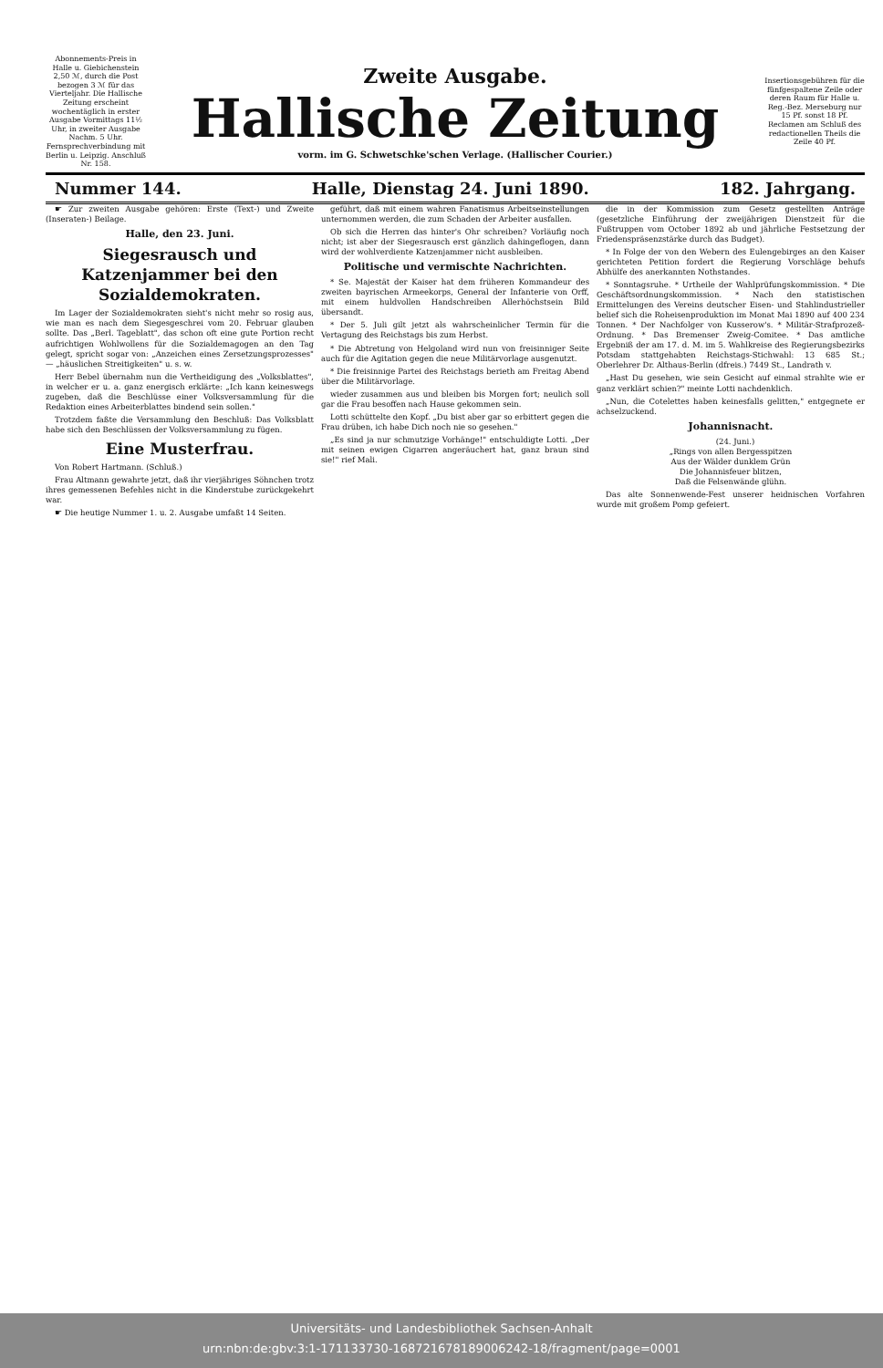Abonnements-Preis in Halle u. Giebichenstein 2,50 ℳ, durch die Post bezogen 3 ℳ für das Vierteljahr. Die Hallische Zeitung erscheint wochentäglich in erster Ausgabe Vormittags 11½ Uhr, in zweiter Ausgabe Nachm. 5 Uhr. Fernsprechverbindung mit Berlin u. Leipzig. Anschluß Nr. 158.
Zweite Ausgabe.
Hallische Zeitung
vorm. im G. Schwetschke'schen Verlage. (Hallischer Courier.)
Insertionsgebühren für die fünfgespaltene Zeile oder deren Raum für Halle u. Reg.-Bez. Merseburg nur 15 Pf. sonst 18 Pf. Reclamen am Schluß des redactionellen Theils die Zeile 40 Pf.
Nummer 144. Halle, Dienstag 24. Juni 1890. 182. Jahrgang.
☛ Zur zweiten Ausgabe gehören: Erste (Text-) und Zweite (Inseraten-) Beilage.
Halle, den 23. Juni.
Siegesrausch und Katzenjammer bei den Sozialdemokraten.
Im Lager der Sozialdemokraten sieht's nicht mehr so rosig aus, wie man es nach dem Siegesgeschrei vom 20. Februar glauben sollte. Das „Berl. Tageblatt", das schon oft eine gute Portion recht aufrichtigen Wohlwollens für die Sozialdemagogen an den Tag gelegt, spricht sogar von: „Anzeichen eines Zersetzungsprozesses" — „häuslichen Streitigkeiten" u. s. w.
Herr Bebel übernahm nun die Vertheidigung des „Volksblattes", in welcher er u. a. ganz energisch erklärte: „Ich kann keineswegs zugeben, daß die Beschlüsse einer Volksversammlung für die Redaktion eines Arbeiterblattes bindend sein sollen."
Trotzdem faßte die Versammlung den Beschluß: Das Volksblatt habe sich den Beschlüssen der Volksversammlung zu fügen.
Eine Musterfrau.
Von Robert Hartmann. (Schluß.)
Frau Altmann gewahrte jetzt, daß ihr vierjähriges Söhnchen trotz ihres gemessenen Befehles nicht in die Kinderstube zurückgekehrt war.
☛ Die heutige Nummer 1. u. 2. Ausgabe umfaßt 14 Seiten.
geführt, daß mit einem wahren Fanatismus Arbeitseinstellungen unternommen werden, die zum Schaden der Arbeiter ausfallen.
Ob sich die Herren das hinter's Ohr schreiben? Vorläufig noch nicht; ist aber der Siegesrausch erst gänzlich dahingeflogen, dann wird der wohlverdiente Katzenjammer nicht ausbleiben.
Politische und vermischte Nachrichten.
* Se. Majestät der Kaiser hat dem früheren Kommandeur des zweiten bayrischen Armeekorps, General der Infanterie von Orff, mit einem huldvollen Handschreiben Allerhöchstsein Bild übersandt.
* Der 5. Juli gilt jetzt als wahrscheinlicher Termin für die Vertagung des Reichstags bis zum Herbst.
* Die Abtretung von Helgoland wird nun von freisinniger Seite auch für die Agitation gegen die neue Militärvorlage ausgenutzt.
* Die freisinnige Partei des Reichstags berieth am Freitag Abend über die Militärvorlage.
wieder zusammen aus und bleiben bis Morgen fort; neulich soll gar die Frau besoffen nach Hause gekommen sein.
Lotti schüttelte den Kopf. „Du bist aber gar so erbittert gegen die Frau drüben, ich habe Dich noch nie so gesehen."
„Es sind ja nur schmutzige Vorhänge!" entschuldigte Lotti. „Der mit seinen ewigen Cigarren angeräuchert hat, ganz braun sind sie!" rief Mali.
die in der Kommission zum Gesetz gestellten Anträge (gesetzliche Einführung der zweijährigen Dienstzeit für die Fußtruppen vom October 1892 ab und jährliche Festsetzung der Friedenspräsenzstärke durch das Budget).
* In Folge der von den Webern des Eulengebirges an den Kaiser gerichteten Petition fordert die Regierung Vorschläge behufs Abhülfe des anerkannten Nothstandes.
* Sonntagsruhe. * Urtheile der Wahlprüfungskommission. * Die Geschäftsordnungskommission. * Nach den statistischen Ermittelungen des Vereins deutscher Eisen- und Stahlindustrieller belief sich die Roheisenproduktion im Monat Mai 1890 auf 400 234 Tonnen. * Der Nachfolger von Kusserow's. * Militär-Strafprozeß-Ordnung. * Das Bremenser Zweig-Comitee. * Das amtliche Ergebniß der am 17. d. M. im 5. Wahlkreise des Regierungsbezirks Potsdam stattgehabten Reichstags-Stichwahl: 13 685 St.; Oberlehrer Dr. Althaus-Berlin (dfreis.) 7449 St., Landrath v.
„Hast Du gesehen, wie sein Gesicht auf einmal strahlte wie er ganz verklärt schien?" meinte Lotti nachdenklich.
„Nun, die Cotelettes haben keinesfalls gelitten," entgegnete er achselzuckend.
Johannisnacht.
(24. Juni.)
„Rings von allen Bergesspitzen
Aus der Wälder dunklem Grün
Die Johannisfeuer blitzen,
Daß die Felsenwände glühn.
Das alte Sonnenwende-Fest unserer heidnischen Vorfahren wurde mit großem Pomp gefeiert.
Universitäts- und Landesbibliothek Sachsen-Anhalt
urn:nbn:de:gbv:3:1-171133730-16872167818900624​2-18/fragment/page=0001